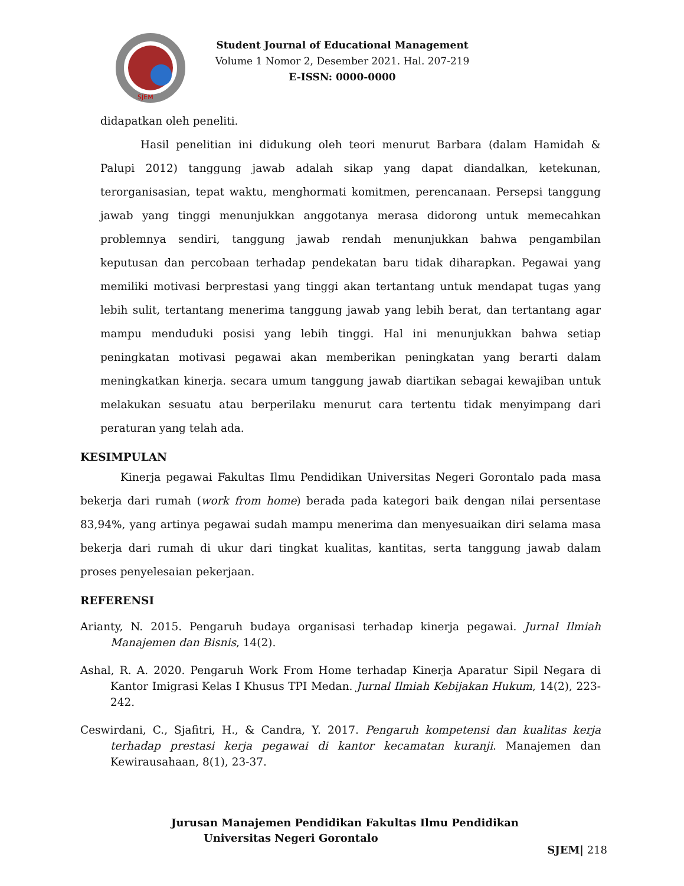SJEM
Student Journal of Educational Management
Volume 1 Nomor 2, Desember 2021. Hal. 207-219
E-ISSN: 0000-0000
didapatkan oleh peneliti.
Hasil penelitian ini didukung oleh teori menurut Barbara (dalam Hamidah & Palupi 2012) tanggung jawab adalah sikap yang dapat diandalkan, ketekunan, terorganisasian, tepat waktu, menghormati komitmen, perencanaan. Persepsi tanggung jawab yang tinggi menunjukkan anggotanya merasa didorong untuk memecahkan problemnya sendiri, tanggung jawab rendah menunjukkan bahwa pengambilan keputusan dan percobaan terhadap pendekatan baru tidak diharapkan. Pegawai yang memiliki motivasi berprestasi yang tinggi akan tertantang untuk mendapat tugas yang lebih sulit, tertantang menerima tanggung jawab yang lebih berat, dan tertantang agar mampu menduduki posisi yang lebih tinggi. Hal ini menunjukkan bahwa setiap peningkatan motivasi pegawai akan memberikan peningkatan yang berarti dalam meningkatkan kinerja. secara umum tanggung jawab diartikan sebagai kewajiban untuk melakukan sesuatu atau berperilaku menurut cara tertentu tidak menyimpang dari peraturan yang telah ada.
KESIMPULAN
Kinerja pegawai Fakultas Ilmu Pendidikan Universitas Negeri Gorontalo pada masa bekerja dari rumah (work from home) berada pada kategori baik dengan nilai persentase 83,94%, yang artinya pegawai sudah mampu menerima dan menyesuaikan diri selama masa bekerja dari rumah di ukur dari tingkat kualitas, kantitas, serta tanggung jawab dalam proses penyelesaian pekerjaan.
REFERENSI
Arianty, N. 2015. Pengaruh budaya organisasi terhadap kinerja pegawai. Jurnal Ilmiah Manajemen dan Bisnis, 14(2).
Ashal, R. A. 2020. Pengaruh Work From Home terhadap Kinerja Aparatur Sipil Negara di Kantor Imigrasi Kelas I Khusus TPI Medan. Jurnal Ilmiah Kebijakan Hukum, 14(2), 223-242.
Ceswirdani, C., Sjafitri, H., & Candra, Y. 2017. Pengaruh kompetensi dan kualitas kerja terhadap prestasi kerja pegawai di kantor kecamatan kuranji. Manajemen dan Kewirausahaan, 8(1), 23-37.
Jurusan Manajemen Pendidikan Fakultas Ilmu Pendidikan
Universitas Negeri Gorontalo
SJEM| 218